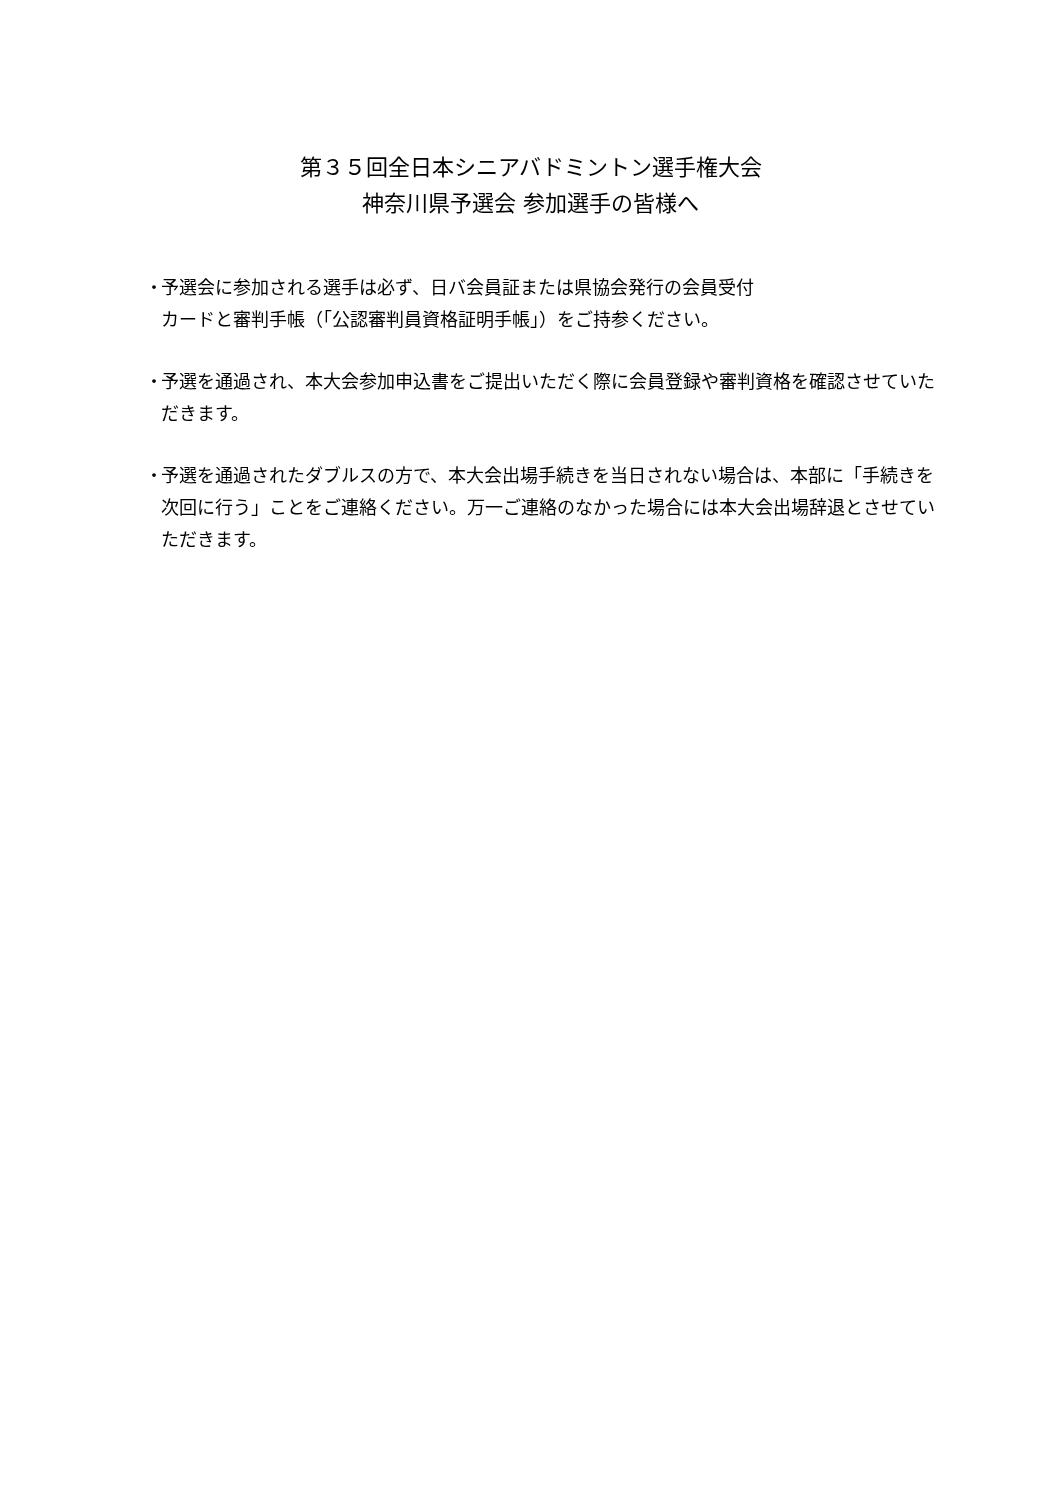第３５回全日本シニアバドミントン選手権大会
神奈川県予選会 参加選手の皆様へ
・ 予選会に参加される選手は必ず、日バ会員証または県協会発行の会員受付
カードと審判手帳（｢公認審判員資格証明手帳｣）をご持参ください。
・ 予選を通過され、本大会参加申込書をご提出いただく際に会員登録や審判資格を確認させていただきます。
・ 予選を通過されたダブルスの方で、本大会出場手続きを当日されない場合は、本部に「手続きを次回に行う」ことをご連絡ください。万一ご連絡のなかった場合には本大会出場辞退とさせていただきます。